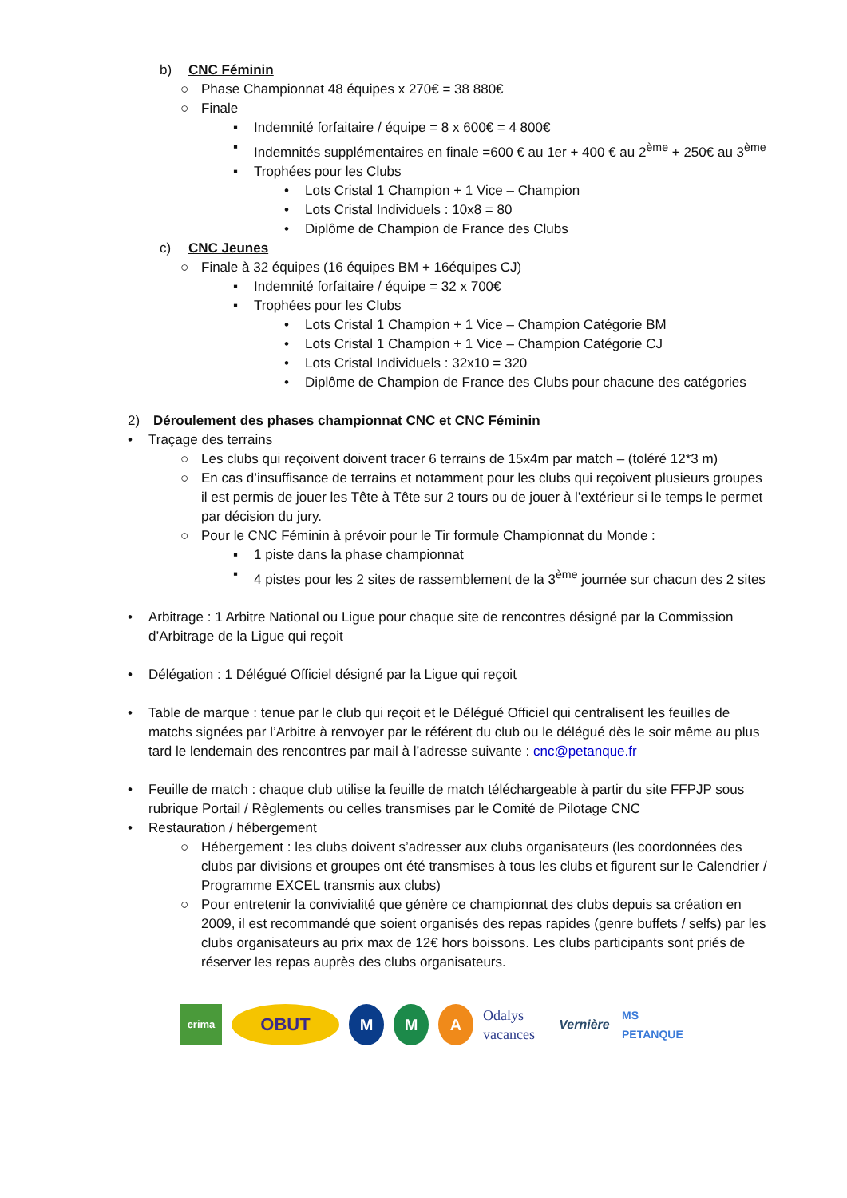b) CNC Féminin
○ Phase Championnat 48 équipes x 270€ = 38 880€
○ Finale
▪ Indemnité forfaitaire / équipe = 8 x 600€ = 4 800€
▪ Indemnités supplémentaires en finale =600 € au 1er + 400 € au 2<sup>ème</sup> + 250€ au 3<sup>ème</sup>
▪ Trophées pour les Clubs
• Lots Cristal 1 Champion + 1 Vice – Champion
• Lots Cristal Individuels : 10x8 = 80
• Diplôme de Champion de France des Clubs
c) CNC Jeunes
○ Finale à 32 équipes (16 équipes BM + 16équipes CJ)
▪ Indemnité forfaitaire / équipe = 32 x 700€
▪ Trophées pour les Clubs
• Lots Cristal 1 Champion + 1 Vice – Champion Catégorie BM
• Lots Cristal 1 Champion + 1 Vice – Champion Catégorie CJ
• Lots Cristal Individuels : 32x10 = 320
• Diplôme de Champion de France des Clubs pour chacune des catégories
2) Déroulement des phases championnat CNC et CNC Féminin
• Traçage des terrains
○ Les clubs qui reçoivent doivent tracer 6 terrains de 15x4m par match – (toléré 12*3 m)
○ En cas d’insuffisance de terrains et notamment pour les clubs qui reçoivent plusieurs groupes il est permis de jouer les Tête à Tête sur 2 tours ou de jouer à l’extérieur si le temps le permet par décision du jury.
○ Pour le CNC Féminin à prévoir pour le Tir formule Championnat du Monde :
▪ 1 piste dans la phase championnat
▪ 4 pistes pour les 2 sites de rassemblement de la 3<sup>ème</sup> journée sur chacun des 2 sites
• Arbitrage : 1 Arbitre National ou Ligue pour chaque site de rencontres désigné par la Commission d’Arbitrage de la Ligue qui reçoit
• Délégation : 1 Délégué Officiel désigné par la Ligue qui reçoit
• Table de marque : tenue par le club qui reçoit et le Délégué Officiel qui centralisent les feuilles de matchs signées par l’Arbitre à renvoyer par le référent du club ou le délégué dès le soir même au plus tard le lendemain des rencontres par mail à l’adresse suivante : cnc@petanque.fr
• Feuille de match : chaque club utilise la feuille de match téléchargeable à partir du site FFPJP sous rubrique Portail / Règlements ou celles transmises par le Comité de Pilotage CNC
• Restauration / hébergement
○ Hébergement : les clubs doivent s’adresser aux clubs organisateurs (les coordonnées des clubs par divisions et groupes ont été transmises à tous les clubs et figurent sur le Calendrier / Programme EXCEL transmis aux clubs)
○ Pour entretenir la convivialité que génère ce championnat des clubs depuis sa création en 2009, il est recommandé que soient organisés des repas rapides (genre buffets / selfs) par les clubs organisateurs au prix max de 12€ hors boissons. Les clubs participants sont priés de réserver les repas auprès des clubs organisateurs.
erima
OBUT M M A
Odalys vacances
Vernière
MS PETANQUE